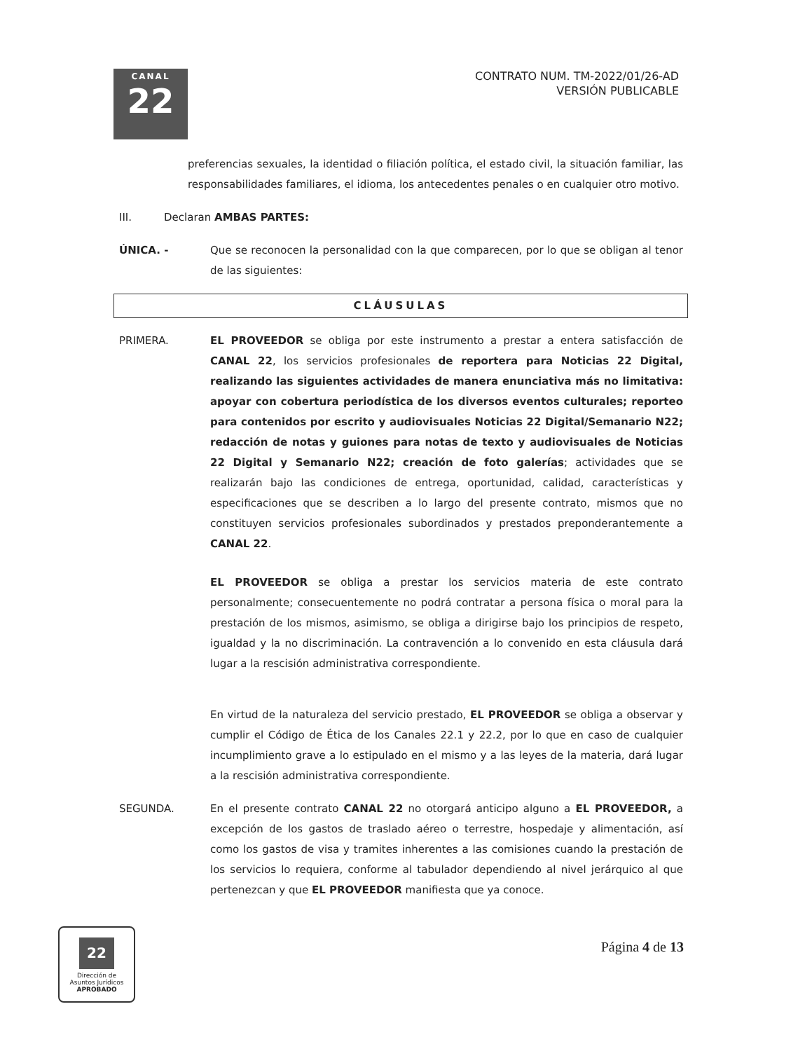CANAL
22
CONTRATO NUM. TM-2022/01/26-AD
VERSIÓN PUBLICABLE
preferencias sexuales, la identidad o filiación política, el estado civil, la situación familiar, las responsabilidades familiares, el idioma, los antecedentes penales o en cualquier otro motivo.
III. Declaran AMBAS PARTES:
ÚNICA. - Que se reconocen la personalidad con la que comparecen, por lo que se obligan al tenor de las siguientes:
CLÁUSULAS
PRIMERA. EL PROVEEDOR se obliga por este instrumento a prestar a entera satisfacción de CANAL 22, los servicios profesionales de reportera para Noticias 22 Digital, realizando las siguientes actividades de manera enunciativa más no limitativa: apoyar con cobertura periodística de los diversos eventos culturales; reporteo para contenidos por escrito y audiovisuales Noticias 22 Digital/Semanario N22; redacción de notas y guiones para notas de texto y audiovisuales de Noticias 22 Digital y Semanario N22; creación de foto galerías; actividades que se realizarán bajo las condiciones de entrega, oportunidad, calidad, características y especificaciones que se describen a lo largo del presente contrato, mismos que no constituyen servicios profesionales subordinados y prestados preponderantemente a CANAL 22.
EL PROVEEDOR se obliga a prestar los servicios materia de este contrato personalmente; consecuentemente no podrá contratar a persona física o moral para la prestación de los mismos, asimismo, se obliga a dirigirse bajo los principios de respeto, igualdad y la no discriminación. La contravención a lo convenido en esta cláusula dará lugar a la rescisión administrativa correspondiente.
En virtud de la naturaleza del servicio prestado, EL PROVEEDOR se obliga a observar y cumplir el Código de Ética de los Canales 22.1 y 22.2, por lo que en caso de cualquier incumplimiento grave a lo estipulado en el mismo y a las leyes de la materia, dará lugar a la rescisión administrativa correspondiente.
SEGUNDA. En el presente contrato CANAL 22 no otorgará anticipo alguno a EL PROVEEDOR, a excepción de los gastos de traslado aéreo o terrestre, hospedaje y alimentación, así como los gastos de visa y tramites inherentes a las comisiones cuando la prestación de los servicios lo requiera, conforme al tabulador dependiendo al nivel jerárquico al que pertenezcan y que EL PROVEEDOR manifiesta que ya conoce.
22
Dirección de
Asuntos Jurídicos
APROBADO
Página 4 de 13